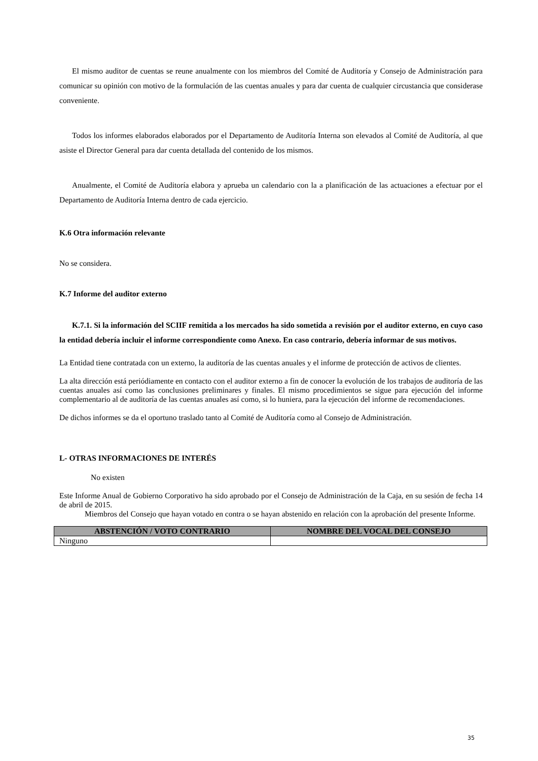El mismo auditor de cuentas se reune anualmente con los miembros del Comité de Auditoría y Consejo de Administración para comunicar su opinión con motivo de la formulación de las cuentas anuales y para dar cuenta de cualquier circustancia que considerase conveniente.
Todos los informes elaborados elaborados por el Departamento de Auditoría Interna son elevados al Comité de Auditoría, al que asiste el Director General para dar cuenta detallada del contenido de los mismos.
Anualmente, el Comité de Auditoría elabora y aprueba un calendario con la a planificación de las actuaciones a efectuar por el Departamento de Auditoría Interna dentro de cada ejercicio.
K.6 Otra información relevante
No se considera.
K.7 Informe del auditor externo
K.7.1. Si la información del SCIIF remitida a los mercados ha sido sometida a revisión por el auditor externo, en cuyo caso la entidad debería incluir el informe correspondiente como Anexo. En caso contrario, debería informar de sus motivos.
La Entidad tiene contratada con un externo, la auditoría de las cuentas anuales y el informe de protección de activos de clientes.
La alta dirección está periódiamente en contacto con el auditor externo a fin de conocer la evolución de los trabajos de auditoría de las cuentas anuales así como las conclusiones preliminares y finales. El mismo procedimientos se sigue para ejecución del informe complementario al de auditoría de las cuentas anuales así como, si lo huniera, para la ejecución del informe de recomendaciones.
De dichos informes se da el oportuno traslado tanto al Comité de Auditoría como al Consejo de Administración.
L- OTRAS INFORMACIONES DE INTERÉS
No existen
Este Informe Anual de Gobierno Corporativo ha sido aprobado por el Consejo de Administración de la Caja, en su sesión de fecha 14 de abril de 2015.
Miembros del Consejo que hayan votado en contra o se hayan abstenido en relación con la aprobación del presente Informe.
| ABSTENCIÓN / VOTO CONTRARIO | NOMBRE DEL VOCAL DEL CONSEJO |
| --- | --- |
| Ninguno | |
35